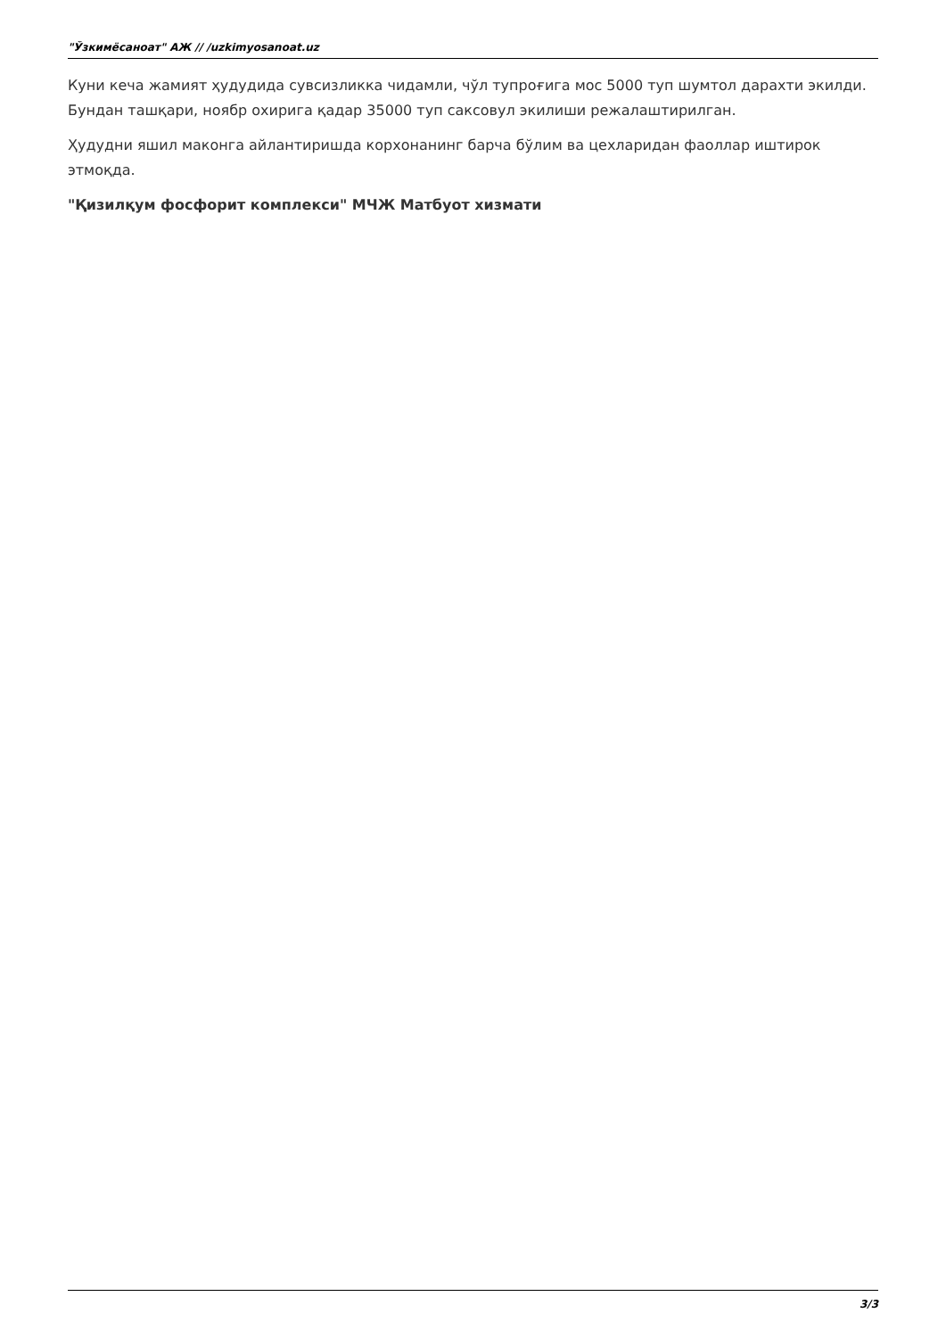"Ўзкимёсаноат" АЖ // /uzkimyosanoat.uz
Куни кеча жамият ҳудудида сувсизликка чидамли, чўл тупроғига мос 5000 туп шумтол дарахти экилди. Бундан ташқари, ноябр охирига қадар 35000 туп саксовул экилиши режалаштирилган.
Ҳудудни яшил маконга айлантиришда корхонанинг барча бўлим ва цехларидан фаоллар иштирок этмоқда.
"Қизилқум фосфорит комплекси" МЧЖ Матбуот хизмати
3/3